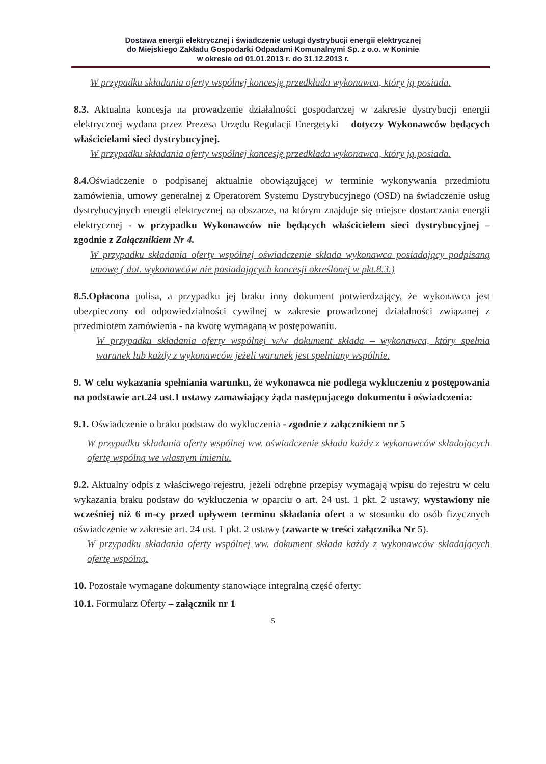Dostawa energii elektrycznej i świadczenie usługi dystrybucji energii elektrycznej
do Miejskiego Zakładu Gospodarki Odpadami Komunalnymi Sp. z o.o. w Koninie
w okresie od 01.01.2013 r. do 31.12.2013 r.
W przypadku składania oferty wspólnej koncesję przedkłada wykonawca, który ją posiada.
8.3. Aktualna koncesja na prowadzenie działalności gospodarczej w zakresie dystrybucji energii elektrycznej wydana przez Prezesa Urzędu Regulacji Energetyki – dotyczy Wykonawców będących właścicielami sieci dystrybucyjnej.
W przypadku składania oferty wspólnej koncesję przedkłada wykonawca, który ją posiada.
8.4. Oświadczenie o podpisanej aktualnie obowiązującej w terminie wykonywania przedmiotu zamówienia, umowy generalnej z Operatorem Systemu Dystrybucyjnego (OSD) na świadczenie usług dystrybucyjnych energii elektrycznej na obszarze, na którym znajduje się miejsce dostarczania energii elektrycznej - w przypadku Wykonawców nie będących właścicielem sieci dystrybucyjnej – zgodnie z Załącznikiem Nr 4.
W przypadku składania oferty wspólnej oświadczenie składa wykonawca posiadający podpisaną umowę ( dot. wykonawców nie posiadających koncesji określonej w pkt.8.3.)
8.5.Opłacona polisa, a przypadku jej braku inny dokument potwierdzający, że wykonawca jest ubezpieczony od odpowiedzialności cywilnej w zakresie prowadzonej działalności związanej z przedmiotem zamówienia - na kwotę wymaganą w postępowaniu.
W przypadku składania oferty wspólnej w/w dokument składa – wykonawca, który spełnia warunek lub każdy z wykonawców jeżeli warunek jest spełniany wspólnie.
9. W celu wykazania spełniania warunku, że wykonawca nie podlega wykluczeniu z postępowania na podstawie art.24 ust.1 ustawy zamawiający żąda następującego dokumentu i oświadczenia:
9.1. Oświadczenie o braku podstaw do wykluczenia - zgodnie z załącznikiem nr 5
W przypadku składania oferty wspólnej ww. oświadczenie składa każdy z wykonawców składających ofertę wspólną we własnym imieniu.
9.2. Aktualny odpis z właściwego rejestru, jeżeli odrębne przepisy wymagają wpisu do rejestru w celu wykazania braku podstaw do wykluczenia w oparciu o art. 24 ust. 1 pkt. 2 ustawy, wystawiony nie wcześniej niż 6 m-cy przed upływem terminu składania ofert a w stosunku do osób fizycznych oświadczenie w zakresie art. 24 ust. 1 pkt. 2 ustawy (zawarte w treści załącznika Nr 5).
W przypadku składania oferty wspólnej ww. dokument składa każdy z wykonawców składających ofertę wspólną.
10. Pozostałe wymagane dokumenty stanowiące integralną część oferty:
10.1. Formularz Oferty – załącznik nr 1
5